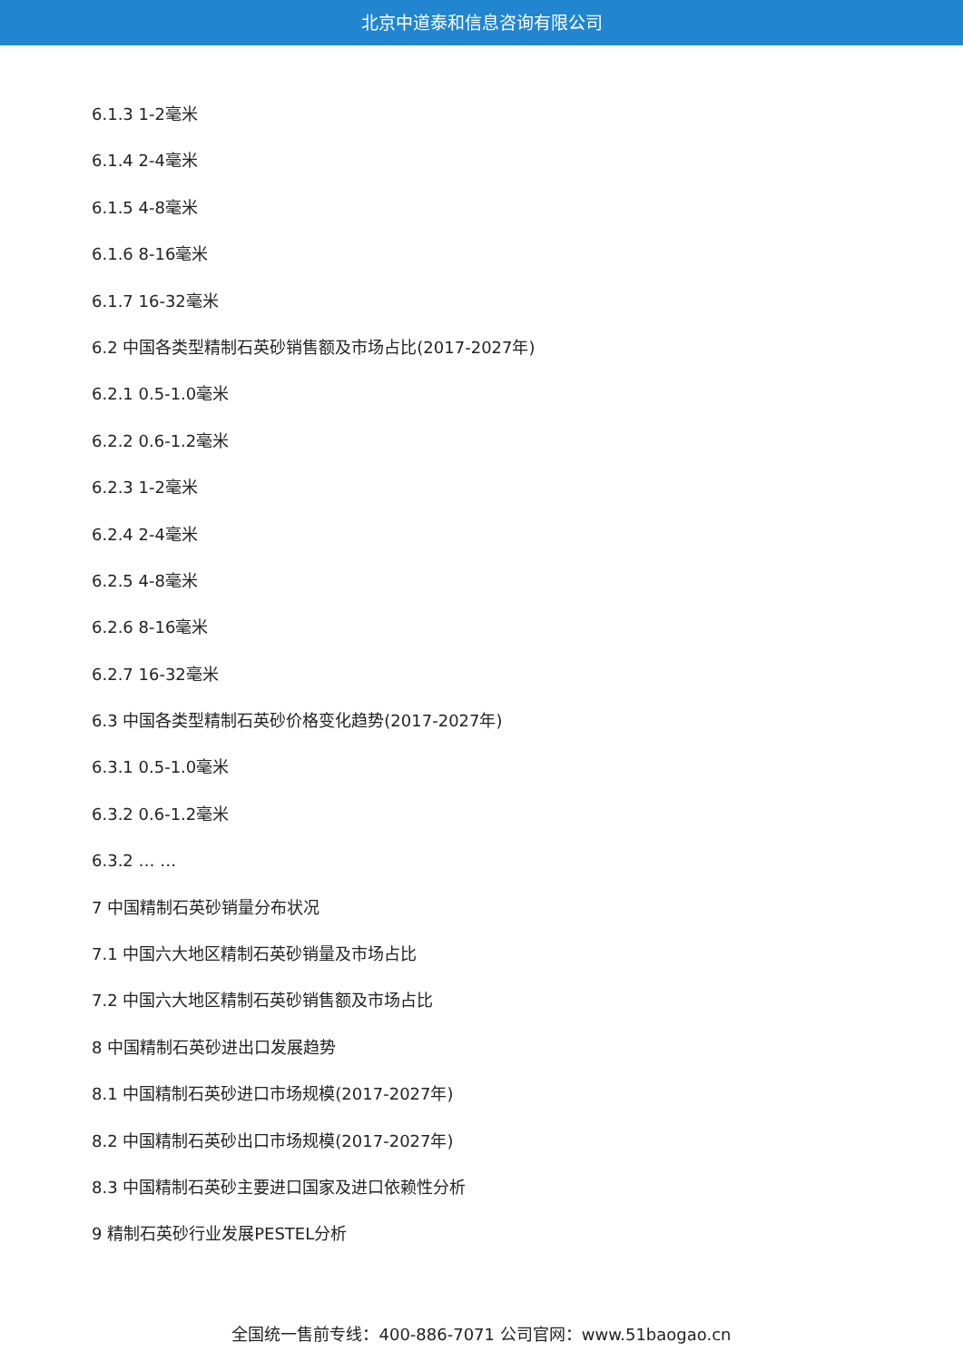北京中道泰和信息咨询有限公司
6.1.3 1-2毫米
6.1.4 2-4毫米
6.1.5 4-8毫米
6.1.6 8-16毫米
6.1.7 16-32毫米
6.2 中国各类型精制石英砂销售额及市场占比(2017-2027年)
6.2.1 0.5-1.0毫米
6.2.2 0.6-1.2毫米
6.2.3 1-2毫米
6.2.4 2-4毫米
6.2.5 4-8毫米
6.2.6 8-16毫米
6.2.7 16-32毫米
6.3 中国各类型精制石英砂价格变化趋势(2017-2027年)
6.3.1 0.5-1.0毫米
6.3.2 0.6-1.2毫米
6.3.2 … …
7 中国精制石英砂销量分布状况
7.1 中国六大地区精制石英砂销量及市场占比
7.2 中国六大地区精制石英砂销售额及市场占比
8 中国精制石英砂进出口发展趋势
8.1 中国精制石英砂进口市场规模(2017-2027年)
8.2 中国精制石英砂出口市场规模(2017-2027年)
8.3 中国精制石英砂主要进口国家及进口依赖性分析
9 精制石英砂行业发展PESTEL分析
全国统一售前专线：400-886-7071 公司官网：www.51baogao.cn